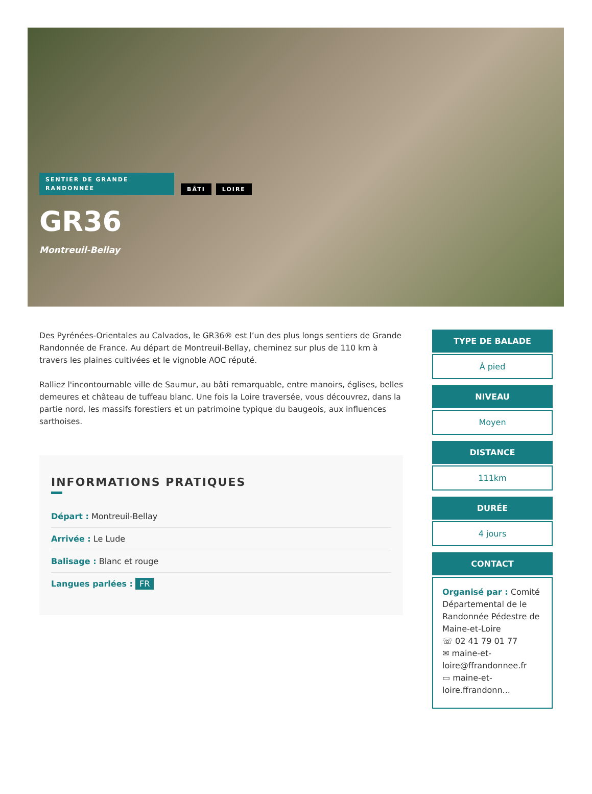SENTIER DE GRANDE RANDONNÉE BÂTI LOIRE
GR36
Montreuil-Bellay
Des Pyrénées-Orientales au Calvados, le GR36® est l’un des plus longs sentiers de Grande Randonnée de France. Au départ de Montreuil-Bellay, cheminez sur plus de 110 km à travers les plaines cultivées et le vignoble AOC réputé.
Ralliez l'incontournable ville de Saumur, au bâti remarquable, entre manoirs, églises, belles demeures et château de tuffeau blanc. Une fois la Loire traversée, vous découvrez, dans la partie nord, les massifs forestiers et un patrimoine typique du baugeois, aux influences sarthoises.
INFORMATIONS PRATIQUES
Départ : Montreuil-Bellay
Arrivée : Le Lude
Balisage : Blanc et rouge
Langues parlées : FR
TYPE DE BALADE
À pied
NIVEAU
Moyen
DISTANCE
111km
DURÉE
4 jours
CONTACT
Organisé par : Comité Départemental de le Randonnée Pédestre de Maine-et-Loire
☏ 02 41 79 01 77
✉ maine-et-loire@ffrandonnee.fr
▭ maine-et-loire.ffrandonn...